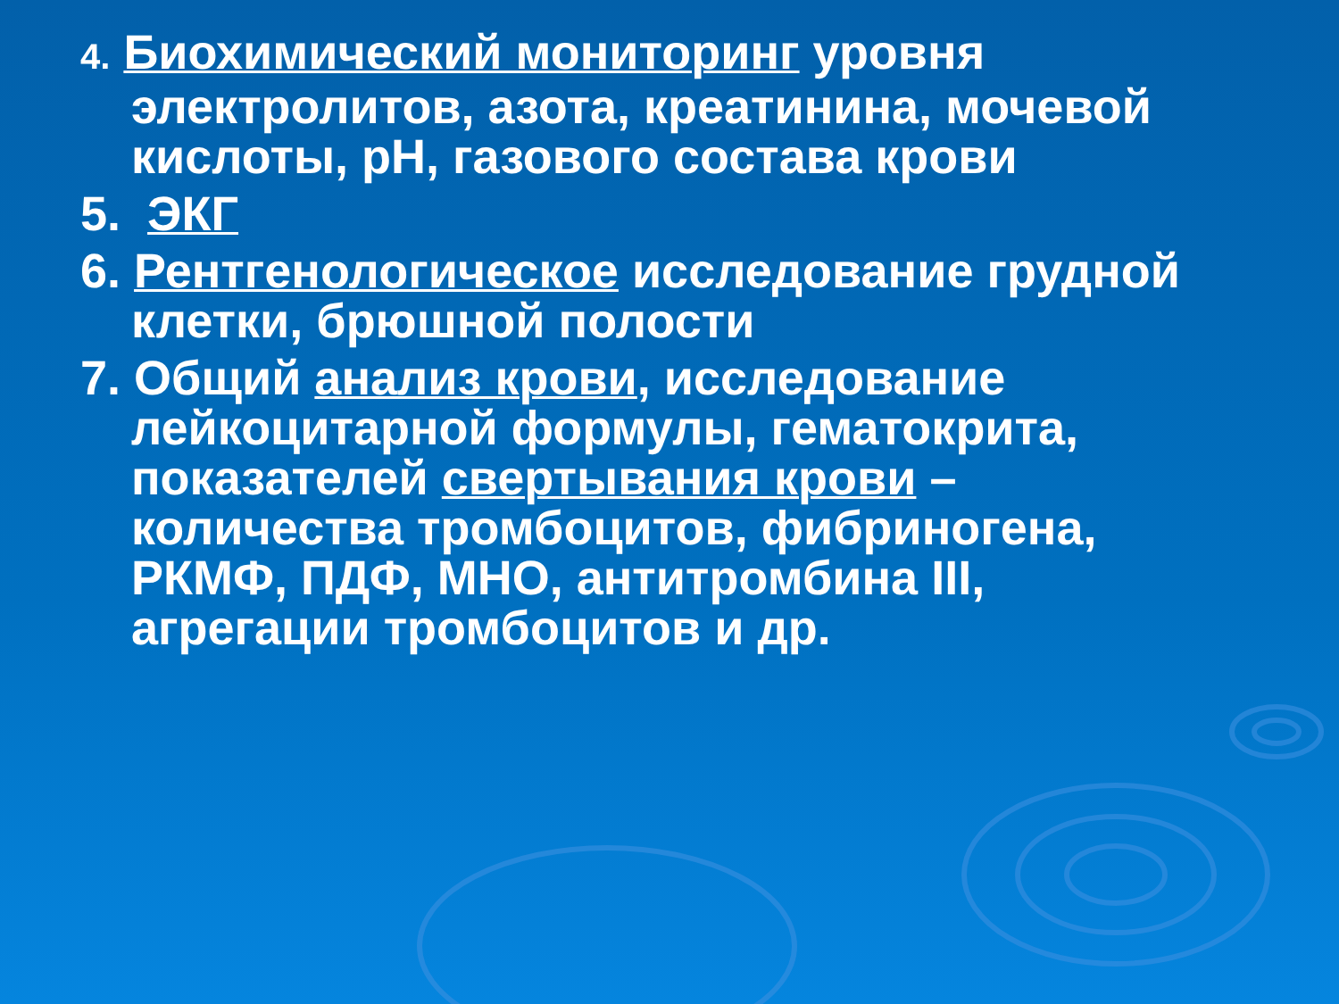4. Биохимический мониторинг уровня электролитов, азота, креатинина, мочевой кислоты, pH, газового состава крови
5. ЭКГ
6. Рентгенологическое исследование грудной клетки, брюшной полости
7. Общий анализ крови, исследование лейкоцитарной формулы, гематокрита, показателей свертывания крови – количества тромбоцитов, фибриногена, РКМФ, ПДФ, МНО, антитромбина III, агрегации тромбоцитов и др.